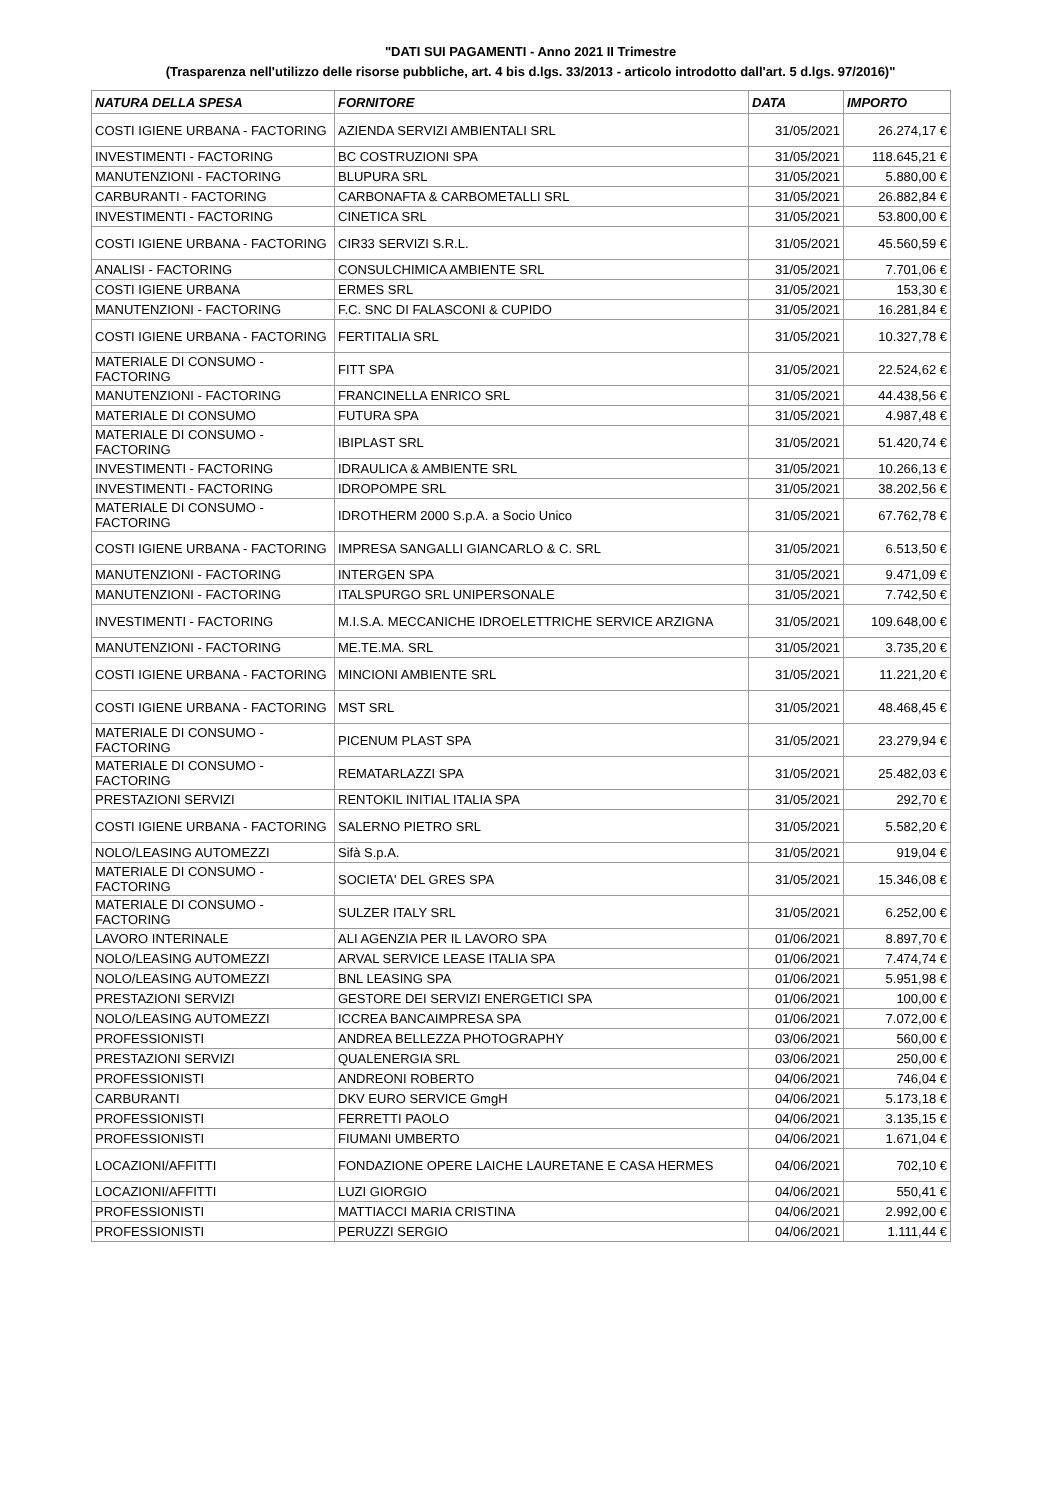"DATI SUI PAGAMENTI - Anno 2021 II Trimestre
(Trasparenza nell'utilizzo delle risorse pubbliche, art. 4 bis d.lgs. 33/2013 - articolo introdotto dall'art. 5 d.lgs. 97/2016)"
| NATURA DELLA SPESA | FORNITORE | DATA | IMPORTO |
| --- | --- | --- | --- |
| COSTI IGIENE URBANA - FACTORING | AZIENDA SERVIZI AMBIENTALI SRL | 31/05/2021 | 26.274,17 € |
| INVESTIMENTI - FACTORING | BC COSTRUZIONI SPA | 31/05/2021 | 118.645,21 € |
| MANUTENZIONI - FACTORING | BLUPURA SRL | 31/05/2021 | 5.880,00 € |
| CARBURANTI - FACTORING | CARBONAFTA & CARBOMETALLI SRL | 31/05/2021 | 26.882,84 € |
| INVESTIMENTI - FACTORING | CINETICA SRL | 31/05/2021 | 53.800,00 € |
| COSTI IGIENE URBANA - FACTORING | CIR33 SERVIZI S.R.L. | 31/05/2021 | 45.560,59 € |
| ANALISI - FACTORING | CONSULCHIMICA AMBIENTE SRL | 31/05/2021 | 7.701,06 € |
| COSTI IGIENE URBANA | ERMES SRL | 31/05/2021 | 153,30 € |
| MANUTENZIONI - FACTORING | F.C. SNC DI FALASCONI & CUPIDO | 31/05/2021 | 16.281,84 € |
| COSTI IGIENE URBANA - FACTORING | FERTITALIA SRL | 31/05/2021 | 10.327,78 € |
| MATERIALE DI CONSUMO - FACTORING | FITT SPA | 31/05/2021 | 22.524,62 € |
| MANUTENZIONI - FACTORING | FRANCINELLA ENRICO SRL | 31/05/2021 | 44.438,56 € |
| MATERIALE DI CONSUMO | FUTURA SPA | 31/05/2021 | 4.987,48 € |
| MATERIALE DI CONSUMO - FACTORING | IBIPLAST SRL | 31/05/2021 | 51.420,74 € |
| INVESTIMENTI - FACTORING | IDRAULICA & AMBIENTE SRL | 31/05/2021 | 10.266,13 € |
| INVESTIMENTI - FACTORING | IDROPOMPE SRL | 31/05/2021 | 38.202,56 € |
| MATERIALE DI CONSUMO - FACTORING | IDROTHERM 2000 S.p.A. a Socio Unico | 31/05/2021 | 67.762,78 € |
| COSTI IGIENE URBANA - FACTORING | IMPRESA SANGALLI GIANCARLO & C. SRL | 31/05/2021 | 6.513,50 € |
| MANUTENZIONI - FACTORING | INTERGEN SPA | 31/05/2021 | 9.471,09 € |
| MANUTENZIONI - FACTORING | ITALSPURGO SRL UNIPERSONALE | 31/05/2021 | 7.742,50 € |
| INVESTIMENTI - FACTORING | M.I.S.A. MECCANICHE IDROELETTRICHE SERVICE ARZIGNA | 31/05/2021 | 109.648,00 € |
| MANUTENZIONI - FACTORING | ME.TE.MA. SRL | 31/05/2021 | 3.735,20 € |
| COSTI IGIENE URBANA - FACTORING | MINCIONI AMBIENTE SRL | 31/05/2021 | 11.221,20 € |
| COSTI IGIENE URBANA - FACTORING | MST SRL | 31/05/2021 | 48.468,45 € |
| MATERIALE DI CONSUMO - FACTORING | PICENUM PLAST SPA | 31/05/2021 | 23.279,94 € |
| MATERIALE DI CONSUMO - FACTORING | REMATARLAZZI SPA | 31/05/2021 | 25.482,03 € |
| PRESTAZIONI SERVIZI | RENTOKIL INITIAL ITALIA SPA | 31/05/2021 | 292,70 € |
| COSTI IGIENE URBANA - FACTORING | SALERNO PIETRO SRL | 31/05/2021 | 5.582,20 € |
| NOLO/LEASING AUTOMEZZI | Sifà S.p.A. | 31/05/2021 | 919,04 € |
| MATERIALE DI CONSUMO - FACTORING | SOCIETA' DEL GRES SPA | 31/05/2021 | 15.346,08 € |
| MATERIALE DI CONSUMO - FACTORING | SULZER ITALY SRL | 31/05/2021 | 6.252,00 € |
| LAVORO INTERINALE | ALI AGENZIA PER IL LAVORO SPA | 01/06/2021 | 8.897,70 € |
| NOLO/LEASING AUTOMEZZI | ARVAL SERVICE LEASE ITALIA SPA | 01/06/2021 | 7.474,74 € |
| NOLO/LEASING AUTOMEZZI | BNL LEASING SPA | 01/06/2021 | 5.951,98 € |
| PRESTAZIONI SERVIZI | GESTORE DEI SERVIZI ENERGETICI SPA | 01/06/2021 | 100,00 € |
| NOLO/LEASING AUTOMEZZI | ICCREA BANCAIMPRESA SPA | 01/06/2021 | 7.072,00 € |
| PROFESSIONISTI | ANDREA BELLEZZA PHOTOGRAPHY | 03/06/2021 | 560,00 € |
| PRESTAZIONI SERVIZI | QUALENERGIA SRL | 03/06/2021 | 250,00 € |
| PROFESSIONISTI | ANDREONI ROBERTO | 04/06/2021 | 746,04 € |
| CARBURANTI | DKV EURO SERVICE GmgH | 04/06/2021 | 5.173,18 € |
| PROFESSIONISTI | FERRETTI PAOLO | 04/06/2021 | 3.135,15 € |
| PROFESSIONISTI | FIUMANI UMBERTO | 04/06/2021 | 1.671,04 € |
| LOCAZIONI/AFFITTI | FONDAZIONE OPERE LAICHE LAURETANE E CASA HERMES | 04/06/2021 | 702,10 € |
| LOCAZIONI/AFFITTI | LUZI GIORGIO | 04/06/2021 | 550,41 € |
| PROFESSIONISTI | MATTIACCI MARIA CRISTINA | 04/06/2021 | 2.992,00 € |
| PROFESSIONISTI | PERUZZI SERGIO | 04/06/2021 | 1.111,44 € |